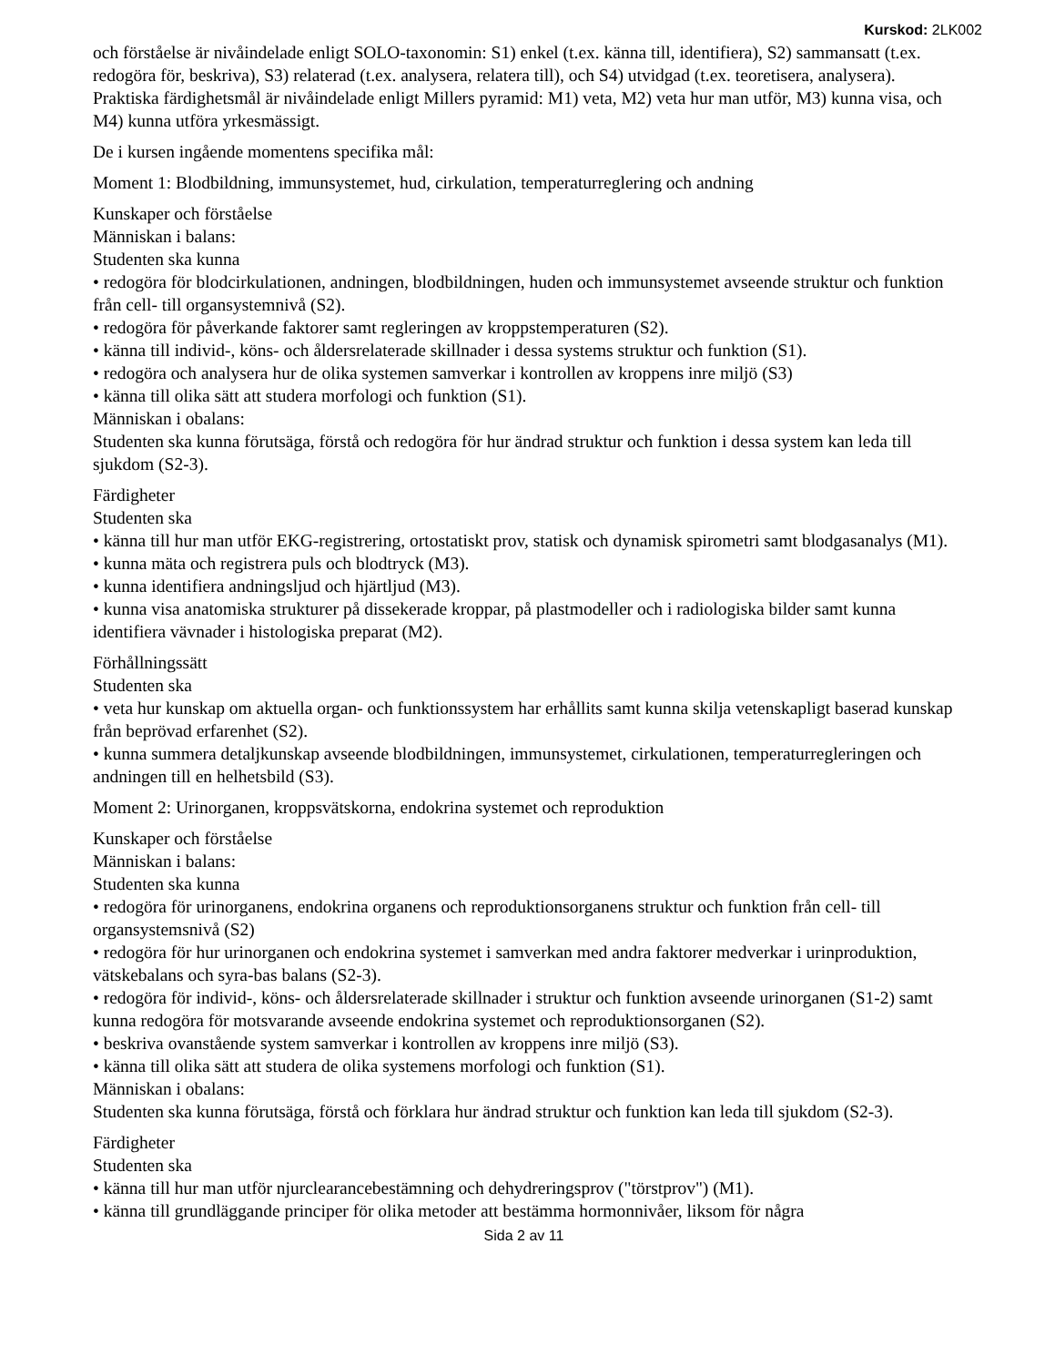Kurskod: 2LK002
och förståelse är nivåindelade enligt SOLO-taxonomin: S1) enkel (t.ex. känna till, identifiera), S2) sammansatt (t.ex. redogöra för, beskriva), S3) relaterad (t.ex. analysera, relatera till), och S4) utvidgad (t.ex. teoretisera, analysera). Praktiska färdighetsmål är nivåindelade enligt Millers pyramid: M1) veta, M2) veta hur man utför, M3) kunna visa, och M4) kunna utföra yrkesmässigt.
De i kursen ingående momentens specifika mål:
Moment 1: Blodbildning, immunsystemet, hud, cirkulation, temperaturreglering och andning
Kunskaper och förståelse
Människan i balans:
Studenten ska kunna
• redogöra för blodcirkulationen, andningen, blodbildningen, huden och immunsystemet avseende struktur och funktion från cell- till organsystemnivå (S2).
• redogöra för påverkande faktorer samt regleringen av kroppstemperaturen (S2).
• känna till individ-, köns- och åldersrelaterade skillnader i dessa systems struktur och funktion (S1).
• redogöra och analysera hur de olika systemen samverkar i kontrollen av kroppens inre miljö (S3)
• känna till olika sätt att studera morfologi och funktion (S1).
Människan i obalans:
Studenten ska kunna förutsäga, förstå och redogöra för hur ändrad struktur och funktion i dessa system kan leda till sjukdom (S2-3).
Färdigheter
Studenten ska
• känna till hur man utför EKG-registrering, ortostatiskt prov, statisk och dynamisk spirometri samt blodgasanalys (M1).
• kunna mäta och registrera puls och blodtryck (M3).
• kunna identifiera andningsljud och hjärtljud (M3).
• kunna visa anatomiska strukturer på dissekerade kroppar, på plastmodeller och i radiologiska bilder samt kunna identifiera vävnader i histologiska preparat (M2).
Förhållningssätt
Studenten ska
• veta hur kunskap om aktuella organ- och funktionssystem har erhållits samt kunna skilja vetenskapligt baserad kunskap från beprövad erfarenhet (S2).
• kunna summera detaljkunskap avseende blodbildningen, immunsystemet, cirkulationen, temperaturregleringen och andningen till en helhetsbild (S3).
Moment 2: Urinorganen, kroppsvätskorna, endokrina systemet och reproduktion
Kunskaper och förståelse
Människan i balans:
Studenten ska kunna
• redogöra för urinorganens, endokrina organens och reproduktionsorganens struktur och funktion från cell- till organsystemsnivå (S2)
• redogöra för hur urinorganen och endokrina systemet i samverkan med andra faktorer medverkar i urinproduktion, vätskebalans och syra-bas balans (S2-3).
• redogöra för individ-, köns- och åldersrelaterade skillnader i struktur och funktion avseende urinorganen (S1-2) samt kunna redogöra för motsvarande avseende endokrina systemet och reproduktionsorganen (S2).
• beskriva ovanstående system samverkar i kontrollen av kroppens inre miljö (S3).
• känna till olika sätt att studera de olika systemens morfologi och funktion (S1).
Människan i obalans:
Studenten ska kunna förutsäga, förstå och förklara hur ändrad struktur och funktion kan leda till sjukdom (S2-3).
Färdigheter
Studenten ska
• känna till hur man utför njurclearancebestämning och dehydreringsprov ("törstprov") (M1).
• känna till grundläggande principer för olika metoder att bestämma hormonnivåer, liksom för några
Sida 2 av 11